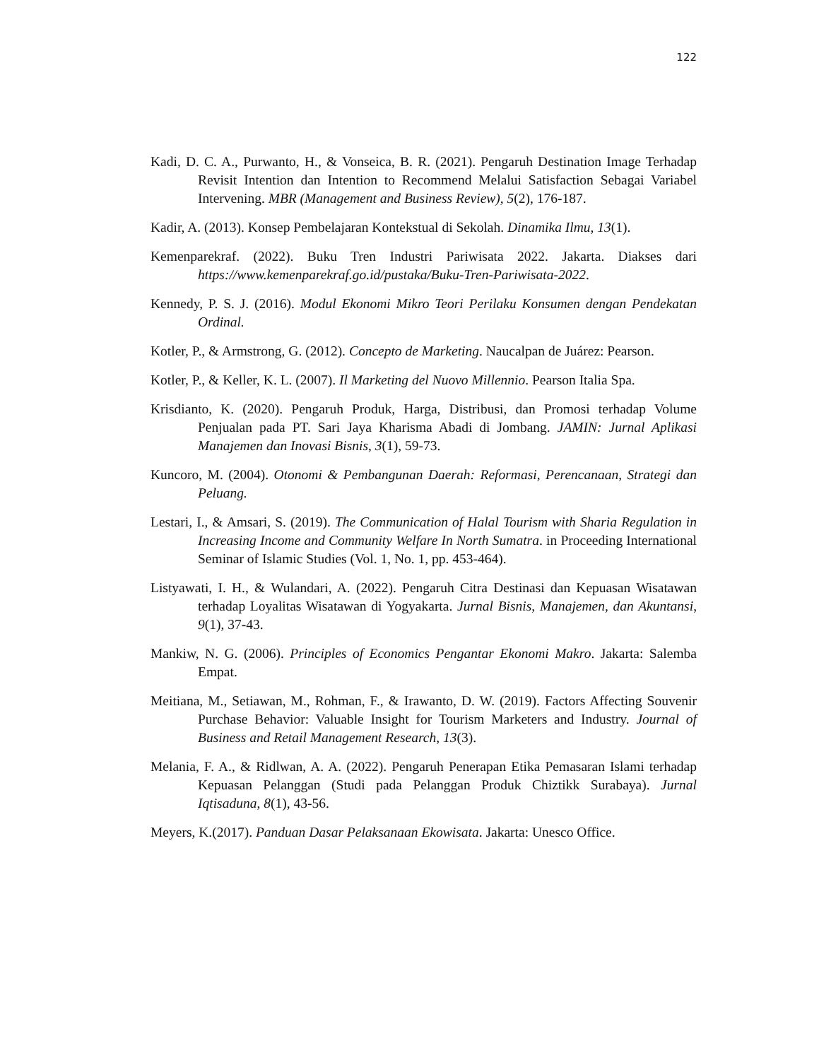122
Kadi, D. C. A., Purwanto, H., & Vonseica, B. R. (2021). Pengaruh Destination Image Terhadap Revisit Intention dan Intention to Recommend Melalui Satisfaction Sebagai Variabel Intervening. MBR (Management and Business Review), 5(2), 176-187.
Kadir, A. (2013). Konsep Pembelajaran Kontekstual di Sekolah. Dinamika Ilmu, 13(1).
Kemenparekraf. (2022). Buku Tren Industri Pariwisata 2022. Jakarta. Diakses dari https://www.kemenparekraf.go.id/pustaka/Buku-Tren-Pariwisata-2022.
Kennedy, P. S. J. (2016). Modul Ekonomi Mikro Teori Perilaku Konsumen dengan Pendekatan Ordinal.
Kotler, P., & Armstrong, G. (2012). Concepto de Marketing. Naucalpan de Juárez: Pearson.
Kotler, P., & Keller, K. L. (2007). Il Marketing del Nuovo Millennio. Pearson Italia Spa.
Krisdianto, K. (2020). Pengaruh Produk, Harga, Distribusi, dan Promosi terhadap Volume Penjualan pada PT. Sari Jaya Kharisma Abadi di Jombang. JAMIN: Jurnal Aplikasi Manajemen dan Inovasi Bisnis, 3(1), 59-73.
Kuncoro, M. (2004). Otonomi & Pembangunan Daerah: Reformasi, Perencanaan, Strategi dan Peluang.
Lestari, I., & Amsari, S. (2019). The Communication of Halal Tourism with Sharia Regulation in Increasing Income and Community Welfare In North Sumatra. in Proceeding International Seminar of Islamic Studies (Vol. 1, No. 1, pp. 453-464).
Listyawati, I. H., & Wulandari, A. (2022). Pengaruh Citra Destinasi dan Kepuasan Wisatawan terhadap Loyalitas Wisatawan di Yogyakarta. Jurnal Bisnis, Manajemen, dan Akuntansi, 9(1), 37-43.
Mankiw, N. G. (2006). Principles of Economics Pengantar Ekonomi Makro. Jakarta: Salemba Empat.
Meitiana, M., Setiawan, M., Rohman, F., & Irawanto, D. W. (2019). Factors Affecting Souvenir Purchase Behavior: Valuable Insight for Tourism Marketers and Industry. Journal of Business and Retail Management Research, 13(3).
Melania, F. A., & Ridlwan, A. A. (2022). Pengaruh Penerapan Etika Pemasaran Islami terhadap Kepuasan Pelanggan (Studi pada Pelanggan Produk Chiztikk Surabaya). Jurnal Iqtisaduna, 8(1), 43-56.
Meyers, K.(2017). Panduan Dasar Pelaksanaan Ekowisata. Jakarta: Unesco Office.